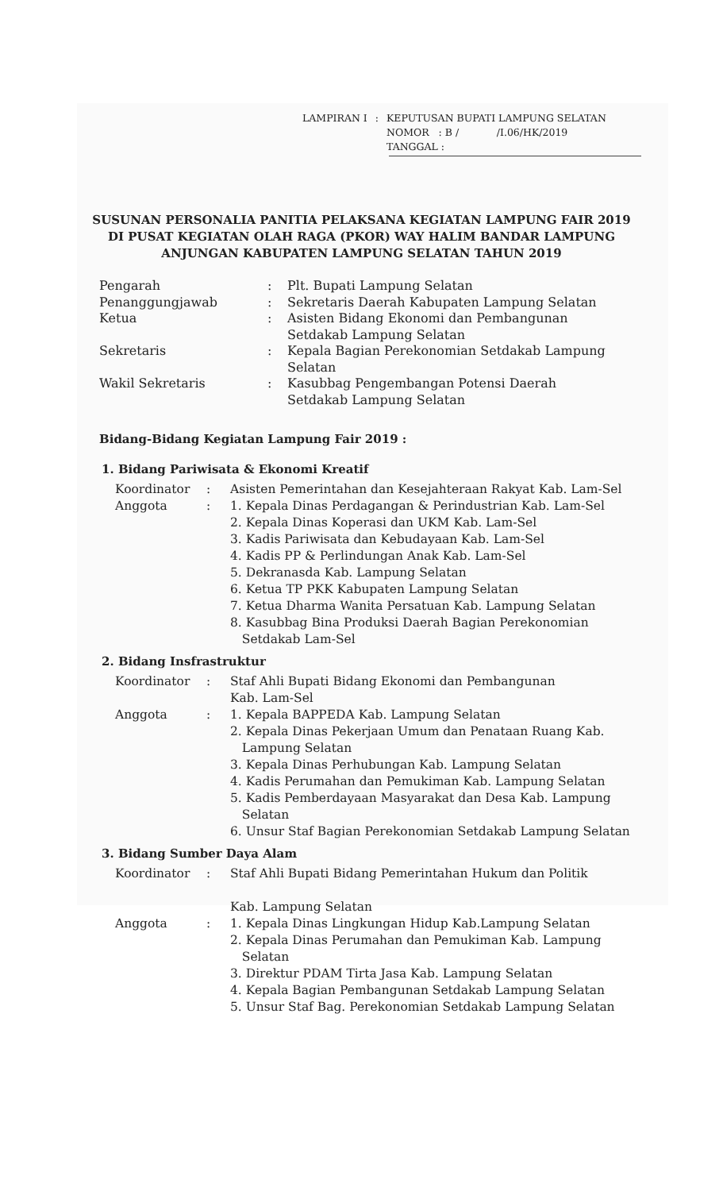| LAMPIRAN I | : | KEPUTUSAN BUPATI LAMPUNG SELATAN NOMOR : B / /I.06/HK/2019 TANGGAL : |
SUSUNAN PERSONALIA PANITIA PELAKSANA KEGIATAN LAMPUNG FAIR 2019
DI PUSAT KEGIATAN OLAH RAGA (PKOR) WAY HALIM BANDAR LAMPUNG
ANJUNGAN KABUPATEN LAMPUNG SELATAN TAHUN 2019
| Pengarah | : | Plt. Bupati Lampung Selatan |
| Penanggungjawab | : | Sekretaris Daerah Kabupaten Lampung Selatan |
| Ketua | : | Asisten Bidang Ekonomi dan Pembangunan Setdakab Lampung Selatan |
| Sekretaris | : | Kepala Bagian Perekonomian Setdakab Lampung Selatan |
| Wakil Sekretaris | : | Kasubbag Pengembangan Potensi Daerah Setdakab Lampung Selatan |
Bidang-Bidang Kegiatan Lampung Fair 2019 :
1. Bidang Pariwisata & Ekonomi Kreatif
| Koordinator | : | Asisten Pemerintahan dan Kesejahteraan Rakyat Kab. Lam-Sel |
| Anggota | : | 1. Kepala Dinas Perdagangan & Perindustrian Kab. Lam-Sel 2. Kepala Dinas Koperasi dan UKM Kab. Lam-Sel 3. Kadis Pariwisata dan Kebudayaan Kab. Lam-Sel 4. Kadis PP & Perlindungan Anak Kab. Lam-Sel 5. Dekranasda Kab. Lampung Selatan 6. Ketua TP PKK Kabupaten Lampung Selatan 7. Ketua Dharma Wanita Persatuan Kab. Lampung Selatan 8. Kasubbag Bina Produksi Daerah Bagian Perekonomian Setdakab Lam-Sel |
2. Bidang Insfrastruktur
| Koordinator | : | Staf Ahli Bupati Bidang Ekonomi dan Pembangunan Kab. Lam-Sel |
| Anggota | : | 1. Kepala BAPPEDA Kab. Lampung Selatan 2. Kepala Dinas Pekerjaan Umum dan Penataan Ruang Kab. Lampung Selatan 3. Kepala Dinas Perhubungan Kab. Lampung Selatan 4. Kadis Perumahan dan Pemukiman Kab. Lampung Selatan 5. Kadis Pemberdayaan Masyarakat dan Desa Kab. Lampung Selatan 6. Unsur Staf Bagian Perekonomian Setdakab Lampung Selatan |
3. Bidang Sumber Daya Alam
| Koordinator | : | Staf Ahli Bupati Bidang Pemerintahan Hukum dan Politik Kab. Lampung Selatan |
| Anggota | : | 1. Kepala Dinas Lingkungan Hidup Kab.Lampung Selatan 2. Kepala Dinas Perumahan dan Pemukiman Kab. Lampung Selatan 3. Direktur PDAM Tirta Jasa Kab. Lampung Selatan 4. Kepala Bagian Pembangunan Setdakab Lampung Selatan 5. Unsur Staf Bag. Perekonomian Setdakab Lampung Selatan |